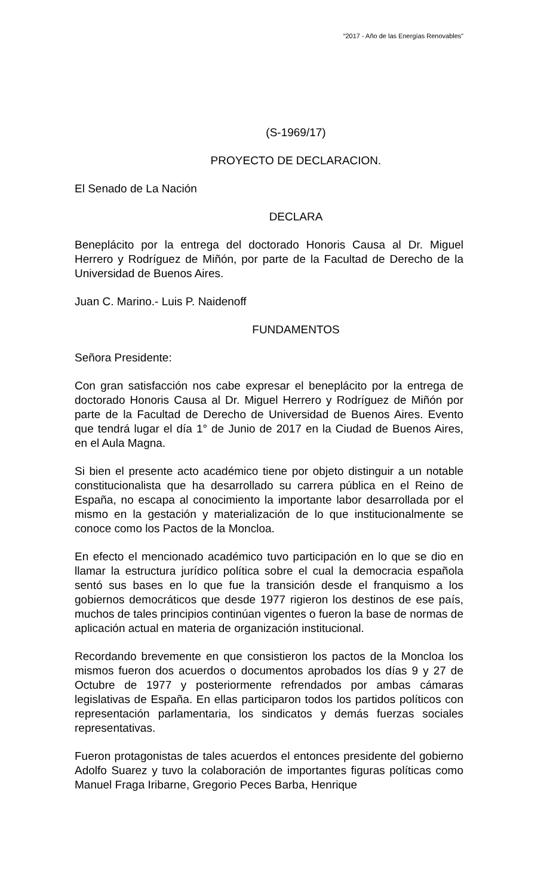“2017 - Año de las Energías Renovables”
(S-1969/17)
PROYECTO DE DECLARACION.
El Senado de La Nación
DECLARA
Beneplácito por la entrega del doctorado Honoris Causa al Dr. Miguel Herrero y Rodríguez de Miñón, por parte de la Facultad de Derecho de la Universidad de Buenos Aires.
Juan C. Marino.- Luis P. Naidenoff
FUNDAMENTOS
Señora Presidente:
Con gran satisfacción nos cabe expresar el beneplácito por la entrega de doctorado Honoris Causa al Dr. Miguel Herrero y Rodríguez de Miñón por parte de la Facultad de Derecho de Universidad de Buenos Aires. Evento que tendrá lugar el día 1° de Junio de 2017 en la Ciudad de Buenos Aires, en el Aula Magna.
Si bien el presente acto académico tiene por objeto distinguir a un notable constitucionalista que ha desarrollado su carrera pública en el Reino de España, no escapa al conocimiento la importante labor desarrollada por el mismo en la gestación y materialización de lo que institucionalmente se conoce como los Pactos de la Moncloa.
En efecto el mencionado académico tuvo participación en lo que se dio en llamar la estructura jurídico política sobre el cual la democracia española sentó sus bases en lo que fue la transición desde el franquismo a los gobiernos democráticos que desde 1977 rigieron los destinos de ese país, muchos de tales principios continúan vigentes o fueron la base de normas de aplicación actual en materia de organización institucional.
Recordando brevemente en que consistieron los pactos de la Moncloa los mismos fueron dos acuerdos o documentos aprobados los días 9 y 27 de Octubre de 1977 y posteriormente refrendados por ambas cámaras legislativas de España. En ellas participaron todos los partidos políticos con representación parlamentaria, los sindicatos y demás fuerzas sociales representativas.
Fueron protagonistas de tales acuerdos el entonces presidente del gobierno Adolfo Suarez y tuvo la colaboración de importantes figuras políticas como Manuel Fraga Iribarne, Gregorio Peces Barba, Henrique